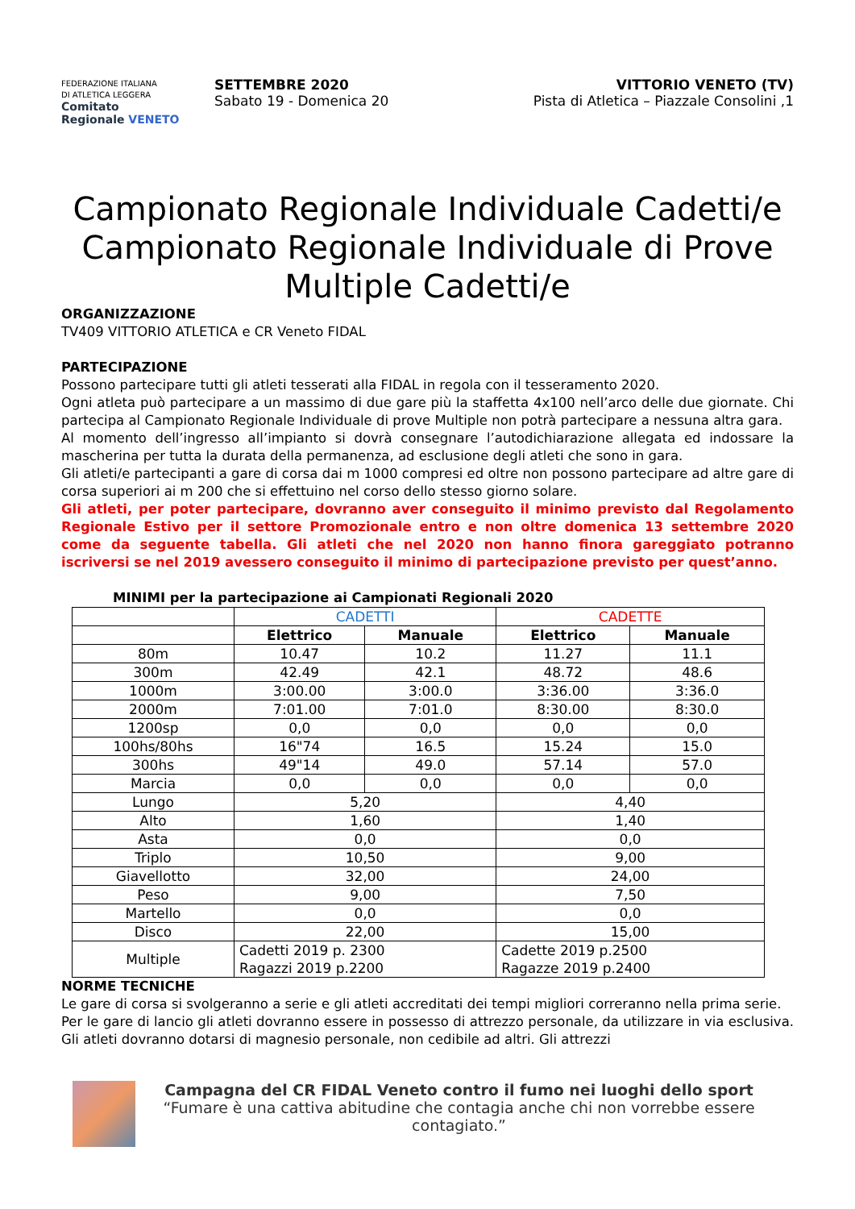FEDERAZIONE ITALIANA
DI ATLETICA LEGGERA
Comitato Regionale VENETO
SETTEMBRE 2020
Sabato 19 - Domenica 20
VITTORIO VENETO (TV)
Pista di Atletica – Piazzale Consolini ,1
Campionato Regionale Individuale Cadetti/e Campionato Regionale Individuale di Prove Multiple Cadetti/e
ORGANIZZAZIONE
TV409 VITTORIO ATLETICA e CR Veneto FIDAL
PARTECIPAZIONE
Possono partecipare tutti gli atleti tesserati alla FIDAL in regola con il tesseramento 2020.
Ogni atleta può partecipare a un massimo di due gare più la staffetta 4x100 nell’arco delle due giornate. Chi partecipa al Campionato Regionale Individuale di prove Multiple non potrà partecipare a nessuna altra gara.
Al momento dell’ingresso all’impianto si dovrà consegnare l’autodichiarazione allegata ed indossare la mascherina per tutta la durata della permanenza, ad esclusione degli atleti che sono in gara.
Gli atleti/e partecipanti a gare di corsa dai m 1000 compresi ed oltre non possono partecipare ad altre gare di corsa superiori ai m 200 che si effettuino nel corso dello stesso giorno solare.
Gli atleti, per poter partecipare, dovranno aver conseguito il minimo previsto dal Regolamento Regionale Estivo per il settore Promozionale entro e non oltre domenica 13 settembre 2020 come da seguente tabella. Gli atleti che nel 2020 non hanno finora gareggiato potranno iscriversi se nel 2019 avessero conseguito il minimo di partecipazione previsto per quest’anno.
MINIMI per la partecipazione ai Campionati Regionali 2020
| | CADETTI | | CADETTE | |
| | Elettrico | Manuale | Elettrico | Manuale |
| 80m | 10.47 | 10.2 | 11.27 | 11.1 |
| 300m | 42.49 | 42.1 | 48.72 | 48.6 |
| 1000m | 3:00.00 | 3:00.0 | 3:36.00 | 3:36.0 |
| 2000m | 7:01.00 | 7:01.0 | 8:30.00 | 8:30.0 |
| 1200sp | 0,0 | 0,0 | 0,0 | 0,0 |
| 100hs/80hs | 16"74 | 16.5 | 15.24 | 15.0 |
| 300hs | 49"14 | 49.0 | 57.14 | 57.0 |
| Marcia | 0,0 | 0,0 | 0,0 | 0,0 |
| Lungo | 5,20 | | 4,40 | |
| Alto | 1,60 | | 1,40 | |
| Asta | 0,0 | | 0,0 | |
| Triplo | 10,50 | | 9,00 | |
| Giavellotto | 32,00 | | 24,00 | |
| Peso | 9,00 | | 7,50 | |
| Martello | 0,0 | | 0,0 | |
| Disco | 22,00 | | 15,00 | |
| Multiple | Cadetti 2019 p. 2300 Ragazzi 2019 p.2200 | | Cadette 2019 p.2500 Ragazze 2019 p.2400 | |
NORME TECNICHE
Le gare di corsa si svolgeranno a serie e gli atleti accreditati dei tempi migliori correranno nella prima serie.
Per le gare di lancio gli atleti dovranno essere in possesso di attrezzo personale, da utilizzare in via esclusiva. Gli atleti dovranno dotarsi di magnesio personale, non cedibile ad altri. Gli attrezzi
Campagna del CR FIDAL Veneto contro il fumo nei luoghi dello sport
“Fumare è una cattiva abitudine che contagia anche chi non vorrebbe essere contagiato.”